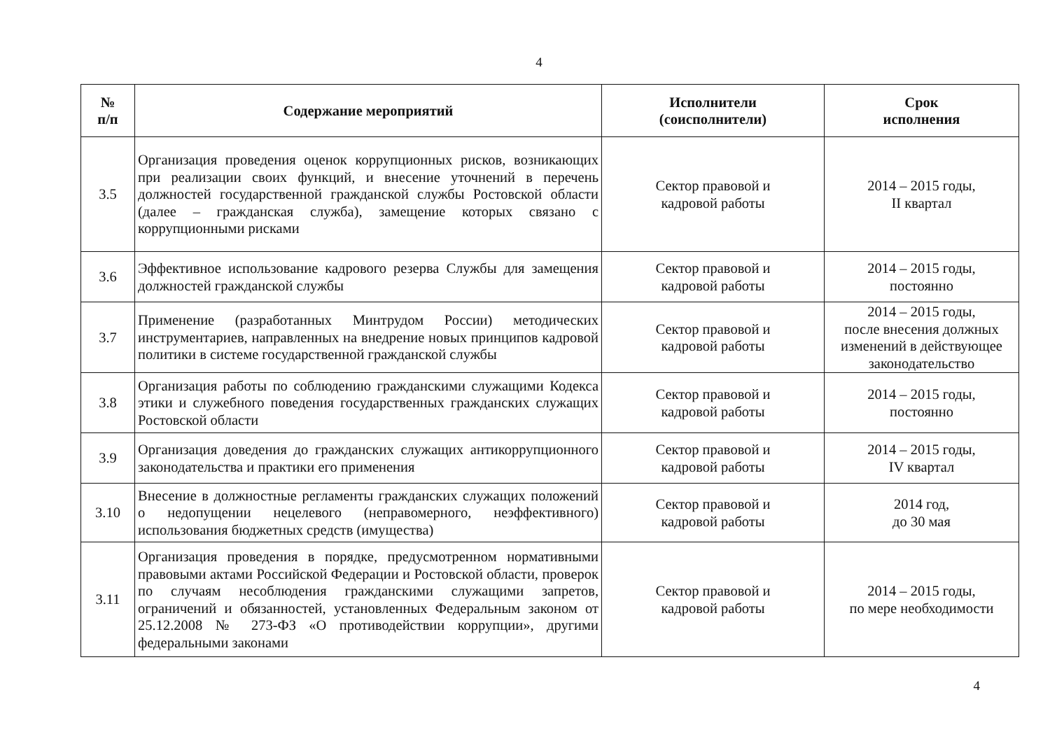4
| № п/п | Содержание мероприятий | Исполнители (соисполнители) | Срок исполнения |
| --- | --- | --- | --- |
| 3.5 | Организация проведения оценок коррупционных рисков, возникающих при реализации своих функций, и внесение уточнений в перечень должностей государственной гражданской службы Ростовской области (далее – гражданская служба), замещение которых связано с коррупционными рисками | Сектор правовой и кадровой работы | 2014 – 2015 годы, II квартал |
| 3.6 | Эффективное использование кадрового резерва Службы для замещения должностей гражданской службы | Сектор правовой и кадровой работы | 2014 – 2015 годы, постоянно |
| 3.7 | Применение (разработанных Минтрудом России) методических инструментариев, направленных на внедрение новых принципов кадровой политики в системе государственной гражданской службы | Сектор правовой и кадровой работы | 2014 – 2015 годы, после внесения должных изменений в действующее законодательство |
| 3.8 | Организация работы по соблюдению гражданскими служащими Кодекса этики и служебного поведения государственных гражданских служащих Ростовской области | Сектор правовой и кадровой работы | 2014 – 2015 годы, постоянно |
| 3.9 | Организация доведения до гражданских служащих антикоррупционного законодательства и практики его применения | Сектор правовой и кадровой работы | 2014 – 2015 годы, IV квартал |
| 3.10 | Внесение в должностные регламенты гражданских служащих положений о недопущении нецелевого (неправомерного, неэффективного) использования бюджетных средств (имущества) | Сектор правовой и кадровой работы | 2014 год, до 30 мая |
| 3.11 | Организация проведения в порядке, предусмотренном нормативными правовыми актами Российской Федерации и Ростовской области, проверок по случаям несоблюдения гражданскими служащими запретов, ограничений и обязанностей, установленных Федеральным законом от 25.12.2008 № 273-ФЗ «О противодействии коррупции», другими федеральными законами | Сектор правовой и кадровой работы | 2014 – 2015 годы, по мере необходимости |
4